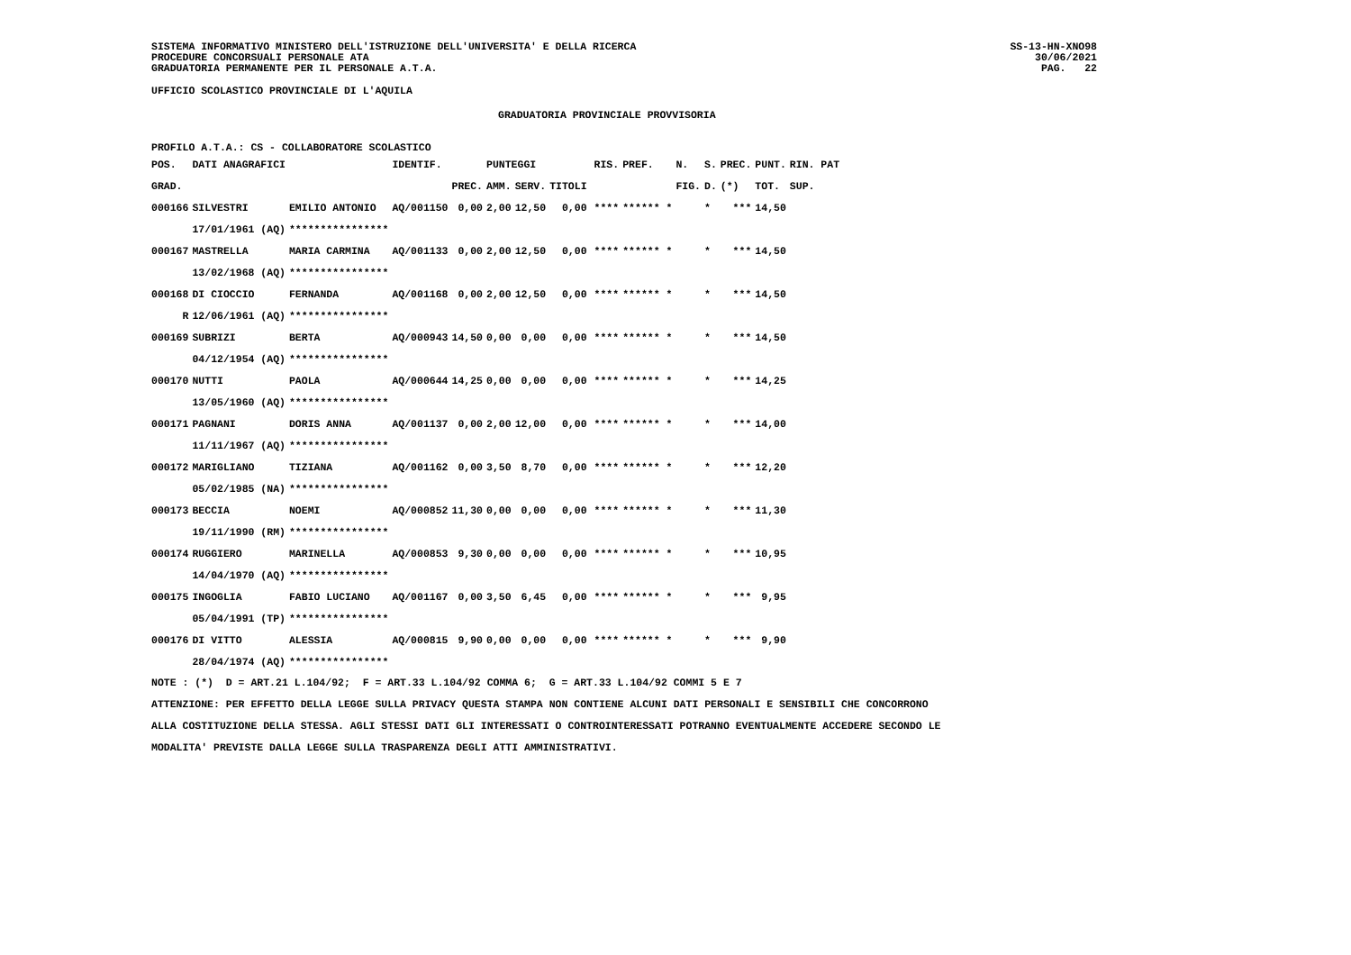SISTEMA INFORMATIVO MINISTERO DELL'ISTRUZIONE DELL'UNIVERSITA' E DELLA RICERCA
PROCEDURE CONCORSUALI PERSONALE ATA
GRADUATORIA PERMANENTE PER IL PERSONALE A.T.A.
SS-13-HN-XNO98
30/06/2021
PAG. 22
UFFICIO SCOLASTICO PROVINCIALE DI L'AQUILA
GRADUATORIA PROVINCIALE PROVVISORIA
PROFILO A.T.A.: CS - COLLABORATORE SCOLASTICO
| POS. | DATI ANAGRAFICI | | | IDENTIF. | | PUNTEGGI | | | | RIS. | PREF. | N. | S. | PREC. | PUNT. | RIN. PAT |
| --- | --- | --- | --- | --- | --- | --- | --- | --- | --- | --- | --- | --- | --- | --- | --- | --- |
| GRAD. | | | | | PREC. | AMM. | SERV. | TITOLI | | | | FIG. | D. | (*) | TOT. | SUP. |
| 000166 | SILVESTRI | EMILIO ANTONIO | | AQ/001150 | 0,00 | 2,00 | 12,50 | 0,00 | | **** | ****** * | | * | *** | 14,50 | |
| | 17/01/1961 (AQ) | **************** | | | | | | | | | | | | | | |
| 000167 | MASTRELLA | MARIA CARMINA | | AQ/001133 | 0,00 | 2,00 | 12,50 | 0,00 | | **** | ****** * | | * | *** | 14,50 | |
| | 13/02/1968 (AQ) | **************** | | | | | | | | | | | | | | |
| 000168 | DI CIOCCIO | FERNANDA | | AQ/001168 | 0,00 | 2,00 | 12,50 | 0,00 | | **** | ****** * | | * | *** | 14,50 | |
| R | 12/06/1961 (AQ) | **************** | | | | | | | | | | | | | | |
| 000169 | SUBRIZI | BERTA | | AQ/000943 | 14,50 | 0,00 | 0,00 | 0,00 | | **** | ****** * | | * | *** | 14,50 | |
| | 04/12/1954 (AQ) | **************** | | | | | | | | | | | | | | |
| 000170 | NUTTI | PAOLA | | AQ/000644 | 14,25 | 0,00 | 0,00 | 0,00 | | **** | ****** * | | * | *** | 14,25 | |
| | 13/05/1960 (AQ) | **************** | | | | | | | | | | | | | | |
| 000171 | PAGNANI | DORIS ANNA | | AQ/001137 | 0,00 | 2,00 | 12,00 | 0,00 | | **** | ****** * | | * | *** | 14,00 | |
| | 11/11/1967 (AQ) | **************** | | | | | | | | | | | | | | |
| 000172 | MARIGLIANO | TIZIANA | | AQ/001162 | 0,00 | 3,50 | 8,70 | 0,00 | | **** | ****** * | | * | *** | 12,20 | |
| | 05/02/1985 (NA) | **************** | | | | | | | | | | | | | | |
| 000173 | BECCIA | NOEMI | | AQ/000852 | 11,30 | 0,00 | 0,00 | 0,00 | | **** | ****** * | | * | *** | 11,30 | |
| | 19/11/1990 (RM) | **************** | | | | | | | | | | | | | | |
| 000174 | RUGGIERO | MARINELLA | | AQ/000853 | 9,30 | 0,00 | 0,00 | 0,00 | | **** | ****** * | | * | *** | 10,95 | |
| | 14/04/1970 (AQ) | **************** | | | | | | | | | | | | | | |
| 000175 | INGOGLIA | FABIO LUCIANO | | AQ/001167 | 0,00 | 3,50 | 6,45 | 0,00 | | **** | ****** * | | * | *** | 9,95 | |
| | 05/04/1991 (TP) | **************** | | | | | | | | | | | | | | |
| 000176 | DI VITTO | ALESSIA | | AQ/000815 | 9,90 | 0,00 | 0,00 | 0,00 | | **** | ****** * | | * | *** | 9,90 | |
| | 28/04/1974 (AQ) | **************** | | | | | | | | | | | | | | |
NOTE : (*) D = ART.21 L.104/92; F = ART.33 L.104/92 COMMA 6; G = ART.33 L.104/92 COMMI 5 E 7
ATTENZIONE: PER EFFETTO DELLA LEGGE SULLA PRIVACY QUESTA STAMPA NON CONTIENE ALCUNI DATI PERSONALI E SENSIBILI CHE CONCORRONO
ALLA COSTITUZIONE DELLA STESSA. AGLI STESSI DATI GLI INTERESSATI O CONTROINTERESSATI POTRANNO EVENTUALMENTE ACCEDERE SECONDO LE
MODALITA' PREVISTE DALLA LEGGE SULLA TRASPARENZA DEGLI ATTI AMMINISTRATIVI.